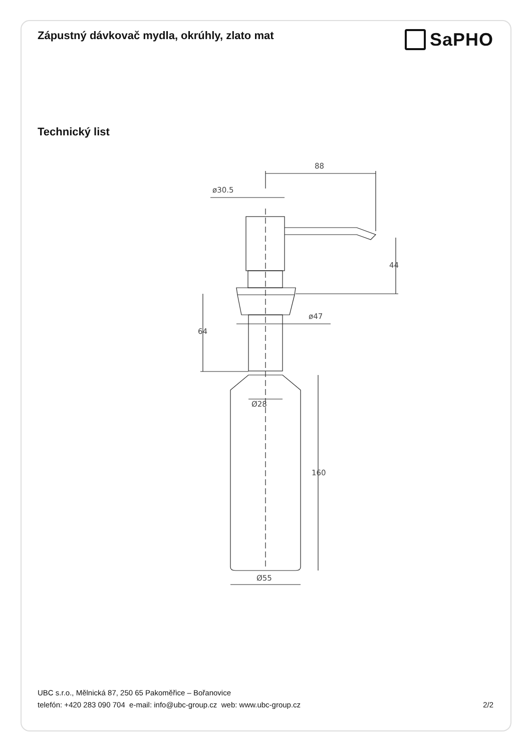Zápustný dávkovač mydla, okrúhly, zlato mat
SaPHO
Technický list
88
ø30.5
44
ø47
64
Ø28
160
Ø55
UBC s.r.o., Mělnická 87, 250 65 Pakoměřice – Bořanovice
telefón: +420 283 090 704 e-mail: info@ubc-group.cz web: www.ubc-group.cz 2/2